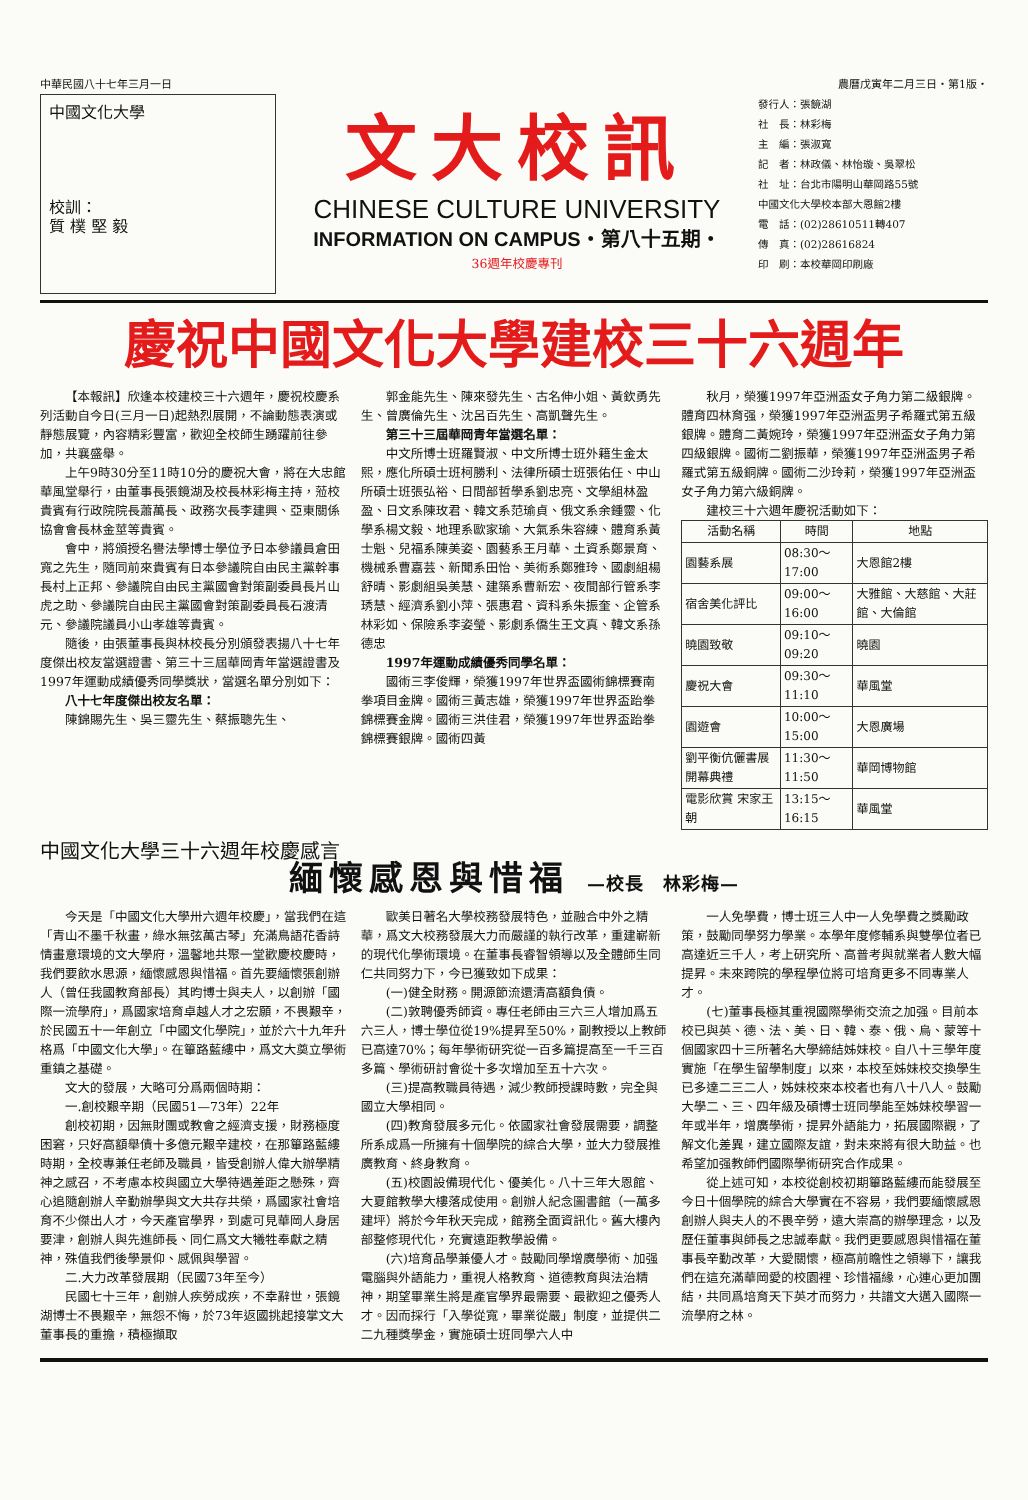中華民國八十七年三月一日 農曆戊寅年二月三日・第1版・
中國文化大學
校訓：
質 樸 堅 毅
文大校訊
CHINESE CULTURE UNIVERSITY
INFORMATION ON CAMPUS・第八十五期・
36週年校慶專刊
發行人：張鏡湖
社　長：林彩梅
主　編：張淑寬
記　者：林政儀、林怡璇、吳翠松
社　址：台北市陽明山華岡路55號
中國文化大學校本部大恩館2樓
電　話：(02)28610511轉407
傳　真：(02)28616824
印　刷：本校華岡印刷廠
慶祝中國文化大學建校三十六週年
【本報訊】欣逢本校建校三十六週年，慶祝校慶系列活動自今日(三月一日)起熱烈展開，不論動態表演或靜態展覽，內容精彩豐富，歡迎全校師生踴躍前往參加，共襄盛舉。
上午9時30分至11時10分的慶祝大會，將在大忠館華風堂舉行，由董事長張鏡湖及校長林彩梅主持，蒞校貴賓有行政院院長蕭萬長、政務次長李建興、亞東關係協會會長林金莖等貴賓。
會中，將頒授名譽法學博士學位予日本參議員倉田寬之先生，隨同前來貴賓有日本參議院自由民主黨幹事長村上正邦、參議院自由民主黨國會對策副委員長片山虎之助、參議院自由民主黨國會對策副委員長石渡清元、參議院議員小山孝雄等貴賓。
隨後，由張董事長與林校長分別頒發表揚八十七年度傑出校友當選證書、第三十三屆華岡青年當選證書及1997年運動成績優秀同學獎狀，當選名單分別如下：
八十七年度傑出校友名單：
陳錦賜先生、吳三靈先生、蔡振聰先生、
郭金能先生、陳來發先生、古名伸小姐、黃欽勇先生、曾廣倫先生、沈呂百先生、高凱聲先生。
第三十三屆華岡青年當選名單：
中文所博士班羅賢淑、中文所博士班外籍生金太熙，應化所碩士班柯勝利、法律所碩士班張佑任、中山所碩士班張弘裕、日間部哲學系劉忠亮、文學組林盈盈、日文系陳玫君、韓文系范瑜貞、俄文系余鍾靈、化學系楊文毅、地理系歐家瑜、大氣系朱容練、體育系黃士魁、兒福系陳美姿、園藝系王月華、土資系鄭景育、機械系曹嘉芸、新聞系田怡、美術系鄭雅玲、國劇組楊舒晴、影劇組吳美慧、建築系曹新宏、夜間部行管系李琇慧、經濟系劉小萍、張惠君、資科系朱振奎、企管系林彩如、保險系李姿瑩、影劇系僑生王文真、韓文系孫德忠
1997年運動成績優秀同學名單：
國術三李俊輝，榮獲1997年世界盃國術錦標賽南拳項目金牌。國術三黃志雄，榮獲1997年世界盃跆拳錦標賽金牌。國術三洪佳君，榮獲1997年世界盃跆拳錦標賽銀牌。國術四黃
秋月，榮獲1997年亞洲盃女子角力第二級銀牌。體育四林育强，榮獲1997年亞洲盃男子希羅式第五級銀牌。體育二黃婉玲，榮獲1997年亞洲盃女子角力第四級銀牌。國術二劉振華，榮獲1997年亞洲盃男子希羅式第五級銅牌。國術二沙玲莉，榮獲1997年亞洲盃女子角力第六級銅牌。
建校三十六週年慶祝活動如下：
| 活動名稱 | 時間 | 地點 |
| --- | --- | --- |
| 園藝系展 | 08:30～17:00 | 大恩館2樓 |
| 宿舍美化評比 | 09:00～16:00 | 大雅館、大慈館、大莊館、大倫館 |
| 曉園致敬 | 09:10～09:20 | 曉園 |
| 慶祝大會 | 09:30～11:10 | 華風堂 |
| 園遊會 | 10:00～15:00 | 大恩廣場 |
| 劉平衡伉儷書展開幕典禮 | 11:30～11:50 | 華岡博物館 |
| 電影欣賞 宋家王朝 | 13:15～16:15 | 華風堂 |
中國文化大學三十六週年校慶感言
緬懷感恩與惜福 —校長　林彩梅—
今天是「中國文化大學卅六週年校慶」，當我們在這「青山不墨千秋畫，綠水無弦萬古琴」充滿鳥語花香詩情畫意環境的文大學府，溫馨地共聚一堂歡慶校慶時，我們要飲水思源，緬懷感恩與惜福。首先要緬懷張創辦人（曾任我國教育部長）其昀博士與夫人，以創辦「國際一流學府」，爲國家培育卓越人才之宏願，不畏艱辛，於民國五十一年創立「中國文化學院」，並於六十九年升格爲「中國文化大學」。在篳路藍縷中，爲文大奠立學術重鎮之基礎。
文大的發展，大略可分爲兩個時期：
一.創校艱辛期（民國51—73年）22年
創校初期，因無財團或教會之經濟支援，財務極度困窘，只好高額舉債十多億元艱辛建校，在那篳路藍縷時期，全校專兼任老師及職員，皆受創辦人偉大辦學精神之感召，不考慮本校與國立大學待遇差距之懸殊，齊心追隨創辦人辛勤辦學與文大共存共榮，爲國家社會培育不少傑出人才，今天產官學界，到處可見華岡人身居要津，創辦人與先進師長、同仁爲文大犧牲奉獻之精神，殊值我們後學景仰、感佩與學習。
二.大力改革發展期（民國73年至今）
民國七十三年，創辦人疾勞成疾，不幸辭世，張鏡湖博士不畏艱辛，無怨不悔，於73年返國挑起接掌文大董事長的重擔，積極擷取
歐美日著名大學校務發展特色，並融合中外之精華，爲文大校務發展大力而嚴謹的執行改革，重建嶄新的現代化學術環境。在董事長睿智領導以及全體師生同仁共同努力下，今已獲致如下成果：
(一)健全財務。開源節流還清高額負債。
(二)敦聘優秀師資。專任老師由三六三人增加爲五六三人，博士學位從19%提昇至50%，副教授以上教師已高達70%；每年學術研究從一百多篇提高至一千三百多篇、學術研討會從十多次增加至五十六次。
(三)提高教職員待遇，減少教師授課時數，完全與國立大學相同。
(四)教育發展多元化。依國家社會發展需要，調整所系成爲一所擁有十個學院的綜合大學，並大力發展推廣教育、終身教育。
(五)校園設備現代化、優美化。八十三年大恩館、大夏館教學大樓落成使用。創辦人紀念圖書館（一萬多建坪）將於今年秋天完成，館務全面資訊化。舊大樓內部整修現代化，充實遠距教學設備。
(六)培育品學兼優人才。鼓勵同學增廣學術、加强電腦與外語能力，重視人格教育、道德教育與法治精神，期望畢業生將是產官學界最需要、最歡迎之優秀人才。因而採行「入學從寬，畢業從嚴」制度，並提供二二九種獎學金，實施碩士班同學六人中
一人免學費，博士班三人中一人免學費之獎勵政策，鼓勵同學努力學業。本學年度修輔系與雙學位者已高達近三千人，考上研究所、高普考與就業者人數大幅提昇。未來跨院的學程學位將可培育更多不同專業人才。
(七)董事長極其重視國際學術交流之加强。目前本校已與英、德、法、美、日、韓、泰、俄、烏、蒙等十個國家四十三所著名大學締結姊妹校。自八十三學年度實施「在學生留學制度」以來，本校至姊妹校交換學生已多達二三二人，姊妹校來本校者也有八十八人。鼓勵大學二、三、四年級及碩博士班同學能至姊妹校學習一年或半年，增廣學術，提昇外語能力，拓展國際觀，了解文化差異，建立國際友誼，對未來將有很大助益。也希望加强教師們國際學術研究合作成果。
從上述可知，本校從創校初期篳路藍縷而能發展至今日十個學院的綜合大學實在不容易，我們要緬懷感恩創辦人與夫人的不畏辛勞，遠大崇高的辦學理念，以及歷任董事與師長之忠誠奉獻。我們更要感恩與惜福在董事長辛勤改革，大愛關懷，極高前瞻性之領導下，讓我們在這充滿華岡愛的校園裡、珍惜福緣，心連心更加團結，共同爲培育天下英才而努力，共譜文大邁入國際一流學府之林。